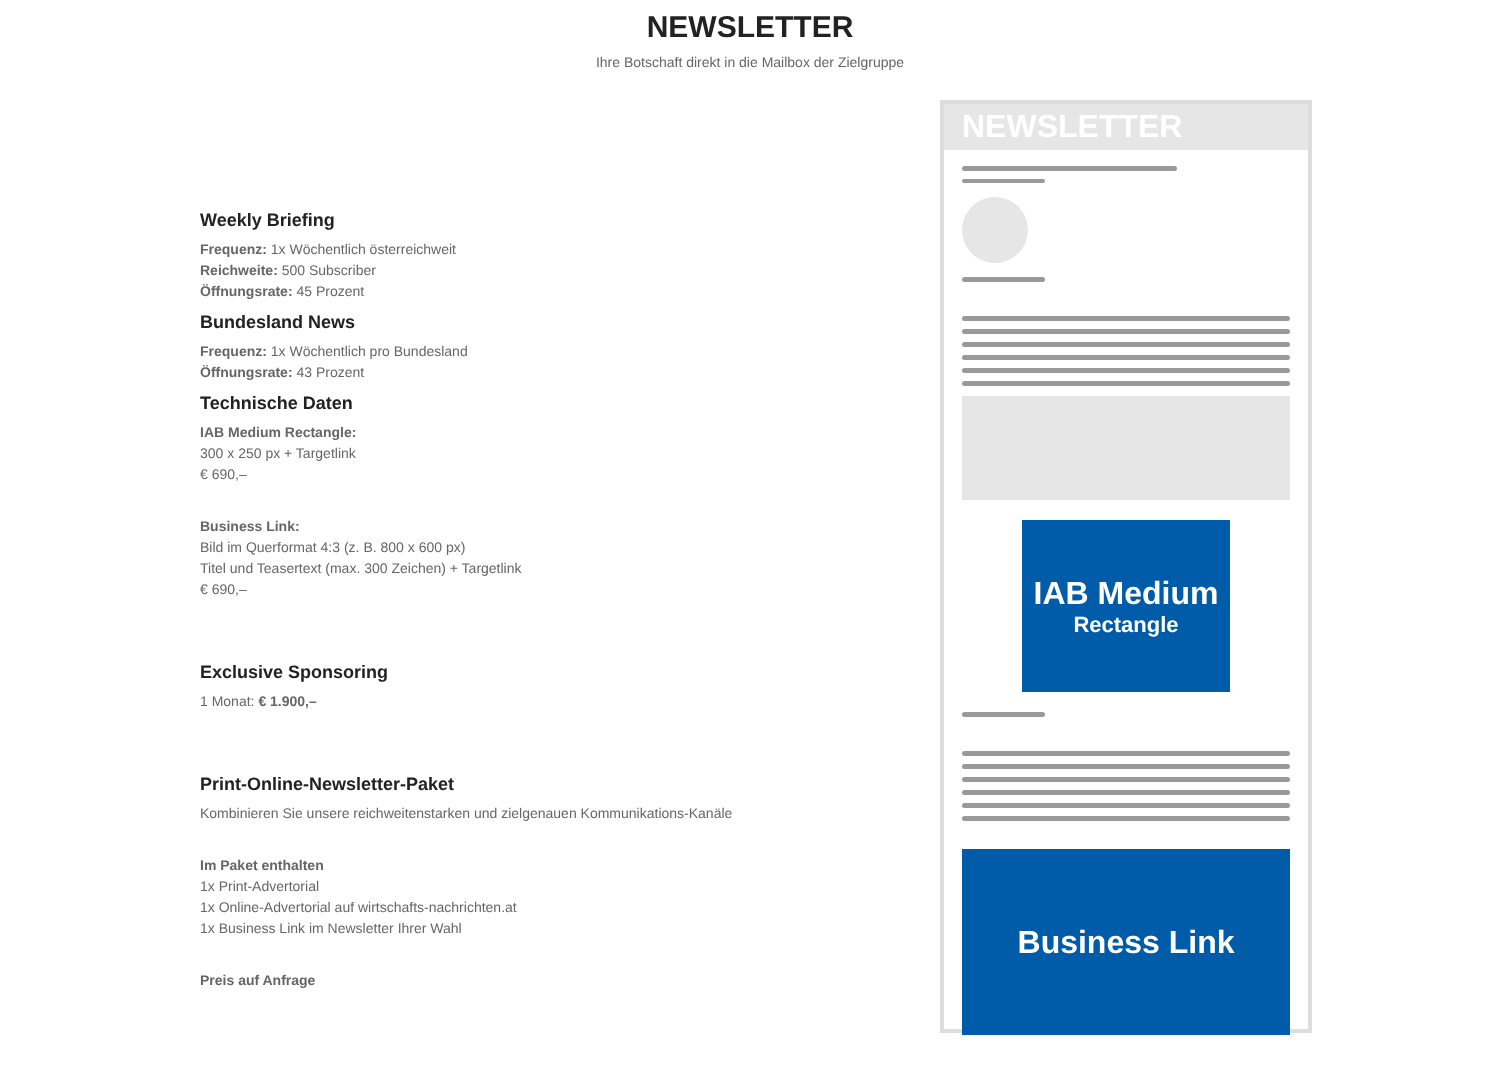NEWSLETTER
Ihre Botschaft direkt in die Mailbox der Zielgruppe
Weekly Briefing
Frequenz: 1x Wöchentlich österreichweit
Reichweite: 500 Subscriber
Öffnungsrate: 45 Prozent
Bundesland News
Frequenz: 1x Wöchentlich pro Bundesland
Öffnungsrate: 43 Prozent
Technische Daten
IAB Medium Rectangle:
300 x 250 px + Targetlink
€ 690,–
Business Link:
Bild im Querformat 4:3 (z. B. 800 x 600 px)
Titel und Teasertext (max. 300 Zeichen) + Targetlink
€ 690,–
Exclusive Sponsoring
1 Monat: € 1.900,–
Print-Online-Newsletter-Paket
Kombinieren Sie unsere reichweitenstarken und zielgenauen Kommunikations-Kanäle
Im Paket enthalten
1x Print-Advertorial
1x Online-Advertorial auf wirtschafts-nachrichten.at
1x Business Link im Newsletter Ihrer Wahl
Preis auf Anfrage
NEWSLETTER
IAB Medium
Rectangle
Business Link